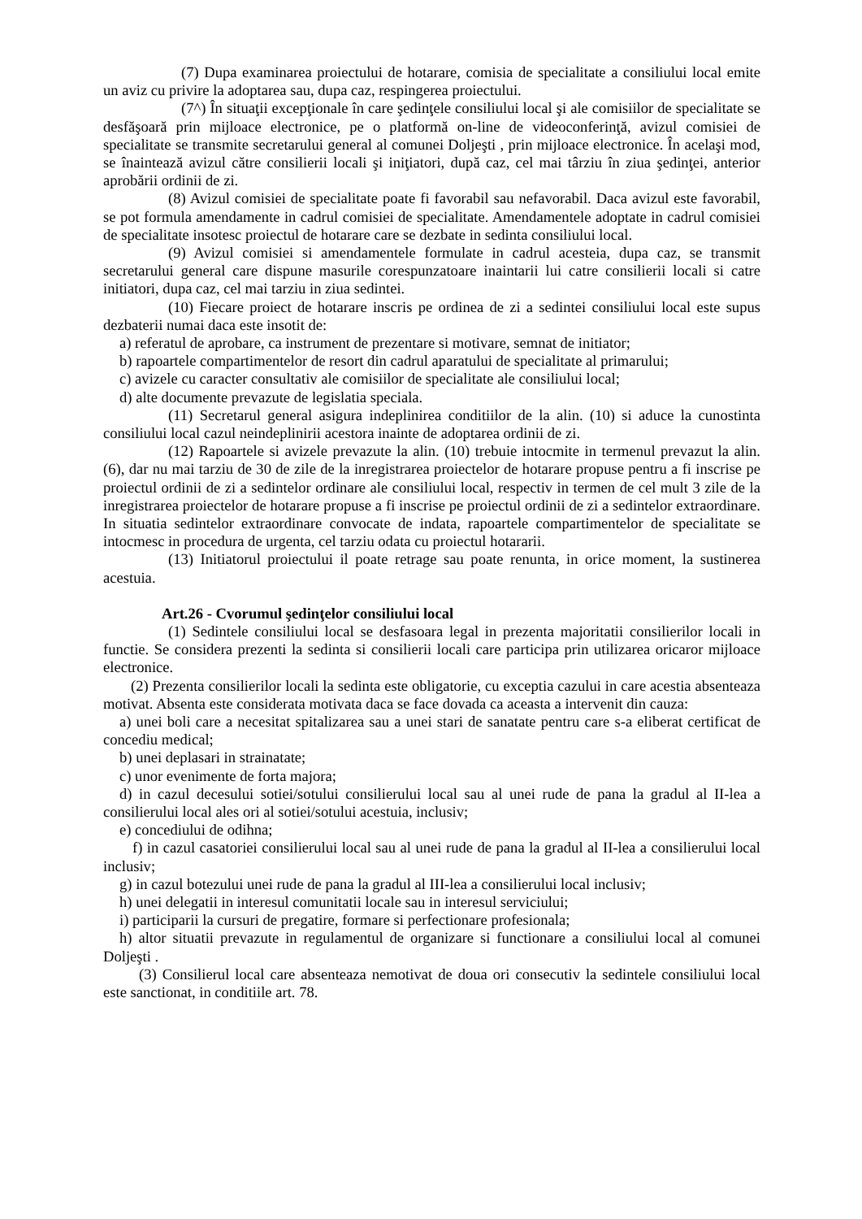(7) Dupa examinarea proiectului de hotarare, comisia de specialitate a consiliului local emite un aviz cu privire la adoptarea sau, dupa caz, respingerea proiectului.
(7^) În situaţii excepţionale în care şedinţele consiliului local şi ale comisiilor de specialitate se desfăşoară prin mijloace electronice, pe o platformă on-line de videoconferinţă, avizul comisiei de specialitate se transmite secretarului general al comunei Doljeşti , prin mijloace electronice. În acelaşi mod, se înaintează avizul către consilierii locali şi iniţiatori, după caz, cel mai târziu în ziua şedinţei, anterior aprobării ordinii de zi.
(8) Avizul comisiei de specialitate poate fi favorabil sau nefavorabil. Daca avizul este favorabil, se pot formula amendamente in cadrul comisiei de specialitate. Amendamentele adoptate in cadrul comisiei de specialitate insotesc proiectul de hotarare care se dezbate in sedinta consiliului local.
(9) Avizul comisiei si amendamentele formulate in cadrul acesteia, dupa caz, se transmit secretarului general care dispune masurile corespunzatoare inaintarii lui catre consilierii locali si catre initiatori, dupa caz, cel mai tarziu in ziua sedintei.
(10) Fiecare proiect de hotarare inscris pe ordinea de zi a sedintei consiliului local este supus dezbaterii numai daca este insotit de:
a) referatul de aprobare, ca instrument de prezentare si motivare, semnat de initiator;
b) rapoartele compartimentelor de resort din cadrul aparatului de specialitate al primarului;
c) avizele cu caracter consultativ ale comisiilor de specialitate ale consiliului local;
d) alte documente prevazute de legislatia speciala.
(11) Secretarul general asigura indeplinirea conditiilor de la alin. (10) si aduce la cunostinta consiliului local cazul neindeplinirii acestora inainte de adoptarea ordinii de zi.
(12) Rapoartele si avizele prevazute la alin. (10) trebuie intocmite in termenul prevazut la alin. (6), dar nu mai tarziu de 30 de zile de la inregistrarea proiectelor de hotarare propuse pentru a fi inscrise pe proiectul ordinii de zi a sedintelor ordinare ale consiliului local, respectiv in termen de cel mult 3 zile de la inregistrarea proiectelor de hotarare propuse a fi inscrise pe proiectul ordinii de zi a sedintelor extraordinare. In situatia sedintelor extraordinare convocate de indata, rapoartele compartimentelor de specialitate se intocmesc in procedura de urgenta, cel tarziu odata cu proiectul hotararii.
(13) Initiatorul proiectului il poate retrage sau poate renunta, in orice moment, la sustinerea acestuia.
Art.26 - Cvorumul şedinţelor consiliului local
(1) Sedintele consiliului local se desfasoara legal in prezenta majoritatii consilierilor locali in functie. Se considera prezenti la sedinta si consilierii locali care participa prin utilizarea oricaror mijloace electronice.
(2) Prezenta consilierilor locali la sedinta este obligatorie, cu exceptia cazului in care acestia absenteaza motivat. Absenta este considerata motivata daca se face dovada ca aceasta a intervenit din cauza:
a) unei boli care a necesitat spitalizarea sau a unei stari de sanatate pentru care s-a eliberat certificat de concediu medical;
b) unei deplasari in strainatate;
c) unor evenimente de forta majora;
d) in cazul decesului sotiei/sotului consilierului local sau al unei rude de pana la gradul al II-lea a consilierului local ales ori al sotiei/sotului acestuia, inclusiv;
e) concediului de odihna;
f) in cazul casatoriei consilierului local sau al unei rude de pana la gradul al II-lea a consilierului local inclusiv;
g) in cazul botezului unei rude de pana la gradul al III-lea a consilierului local inclusiv;
h) unei delegatii in interesul comunitatii locale sau in interesul serviciului;
i) participarii la cursuri de pregatire, formare si perfectionare profesionala;
h) altor situatii prevazute in regulamentul de organizare si functionare a consiliului local al comunei Doljeşti .
(3) Consilierul local care absenteaza nemotivat de doua ori consecutiv la sedintele consiliului local este sanctionat, in conditiile art. 78.